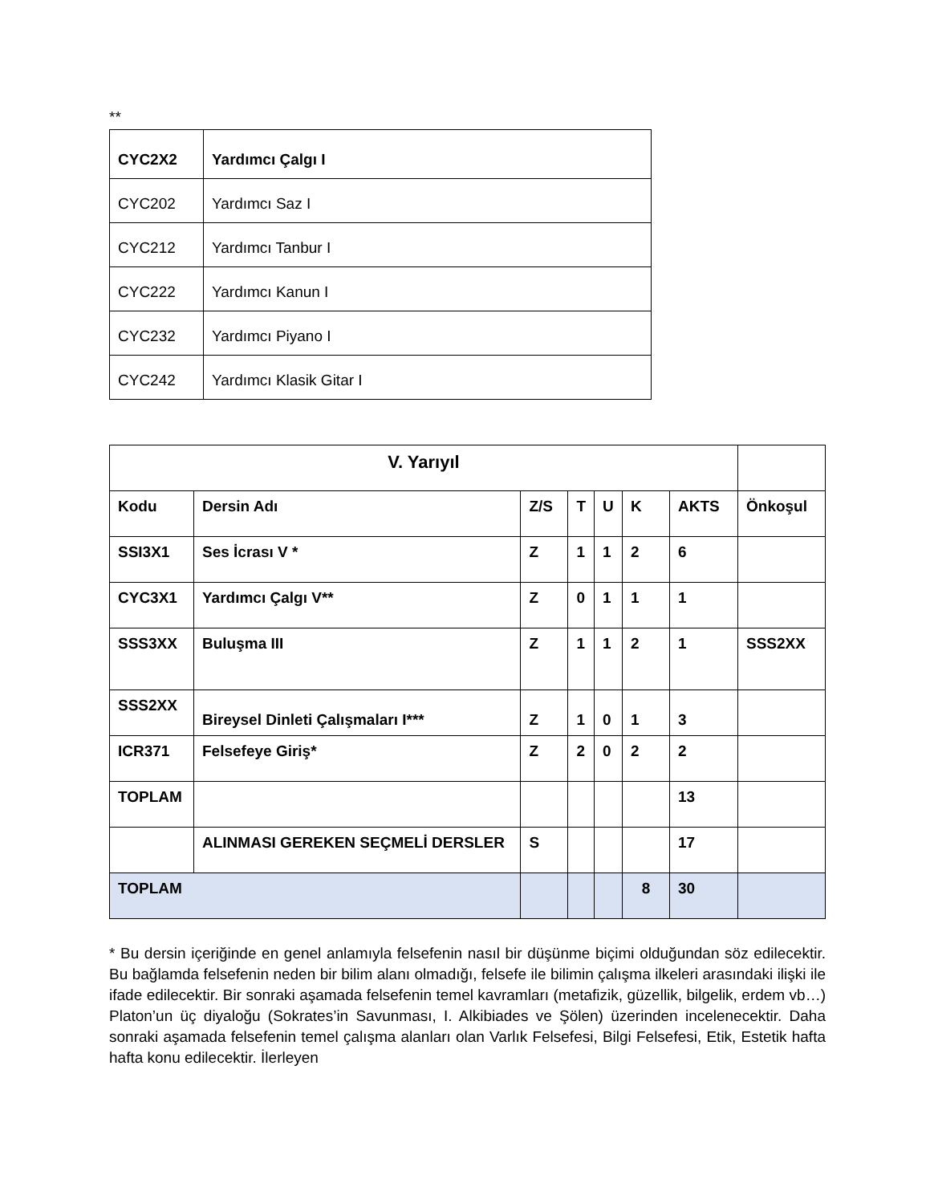**
| CYC2X2 | Yardımcı Çalgı I |
| CYC202 | Yardımcı Saz I |
| CYC212 | Yardımcı Tanbur I |
| CYC222 | Yardımcı Kanun I |
| CYC232 | Yardımcı Piyano I |
| CYC242 | Yardımcı Klasik Gitar I |
| V. Yarıyıl | | | | | | | |
| --- | --- | --- | --- | --- | --- | --- | --- |
| Kodu | Dersin Adı | Z/S | T | U | K | AKTS | Önkoşul |
| SSI3X1 | Ses İcrası V * | Z | 1 | 1 | 2 | 6 | |
| CYC3X1 | Yardımcı Çalgı V** | Z | 0 | 1 | 1 | 1 | |
| SSS3XX | Buluşma III | Z | 1 | 1 | 2 | 1 | SSS2XX |
| SSS2XX | Bireysel Dinleti Çalışmaları I*** | Z | 1 | 0 | 1 | 3 | |
| ICR371 | Felsefeye Giriş* | Z | 2 | 0 | 2 | 2 | |
| TOPLAM | | | | | | 13 | |
| | ALINMASI GEREKEN SEÇMELİ DERSLER | S | | | | 17 | |
| TOPLAM | | | | | 8 | 30 | |
* Bu dersin içeriğinde en genel anlamıyla felsefenin nasıl bir düşünme biçimi olduğundan söz edilecektir. Bu bağlamda felsefenin neden bir bilim alanı olmadığı, felsefe ile bilimin çalışma ilkeleri arasındaki ilişki ile ifade edilecektir. Bir sonraki aşamada felsefenin temel kavramları (metafizik, güzellik, bilgelik, erdem vb…) Platon’un üç diyaloğu (Sokrates’in Savunması, I. Alkibiades ve Şölen) üzerinden incelenecektir. Daha sonraki aşamada felsefenin temel çalışma alanları olan Varlık Felsefesi, Bilgi Felsefesi, Etik, Estetik hafta hafta konu edilecektir. İlerleyen